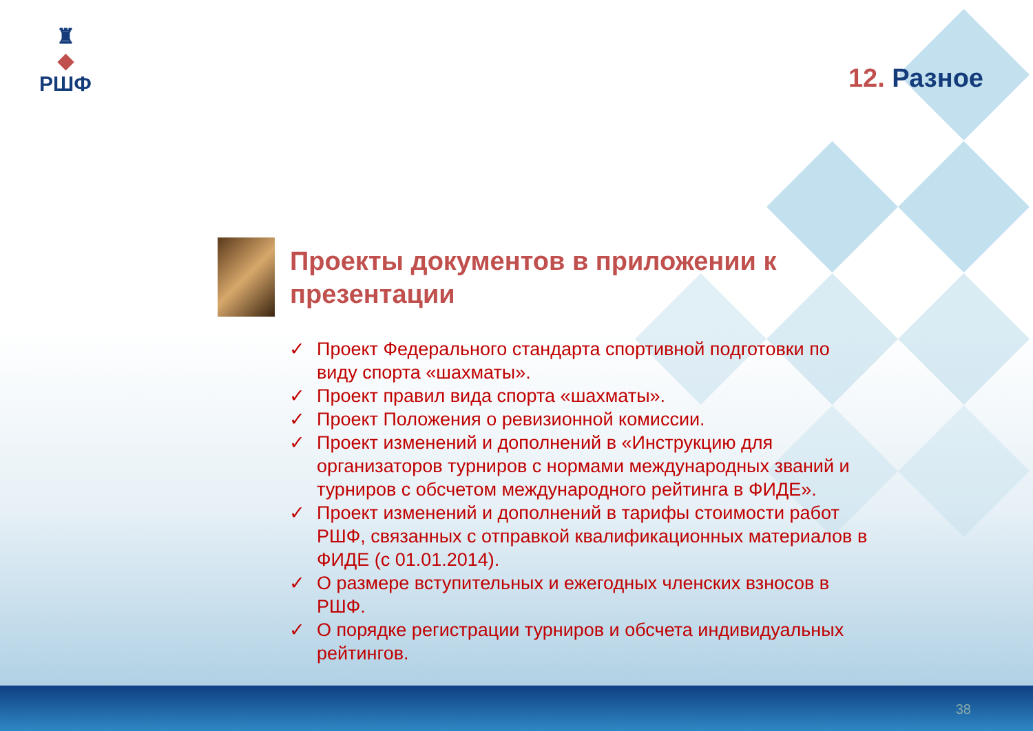♜
◆
РШФ
12. Разное
Проекты документов в приложении к презентации
✓ Проект Федерального стандарта спортивной подготовки по виду спорта «шахматы».
✓ Проект правил вида спорта «шахматы».
✓ Проект Положения о ревизионной комиссии.
✓ Проект изменений и дополнений в «Инструкцию для организаторов турниров с нормами международных званий и турниров с обсчетом международного рейтинга в ФИДЕ».
✓ Проект изменений и дополнений в тарифы стоимости работ РШФ, связанных с отправкой квалификационных материалов в ФИДЕ (с 01.01.2014).
✓ О размере вступительных и ежегодных членских взносов в РШФ.
✓ О порядке регистрации турниров и обсчета индивидуальных рейтингов.
38